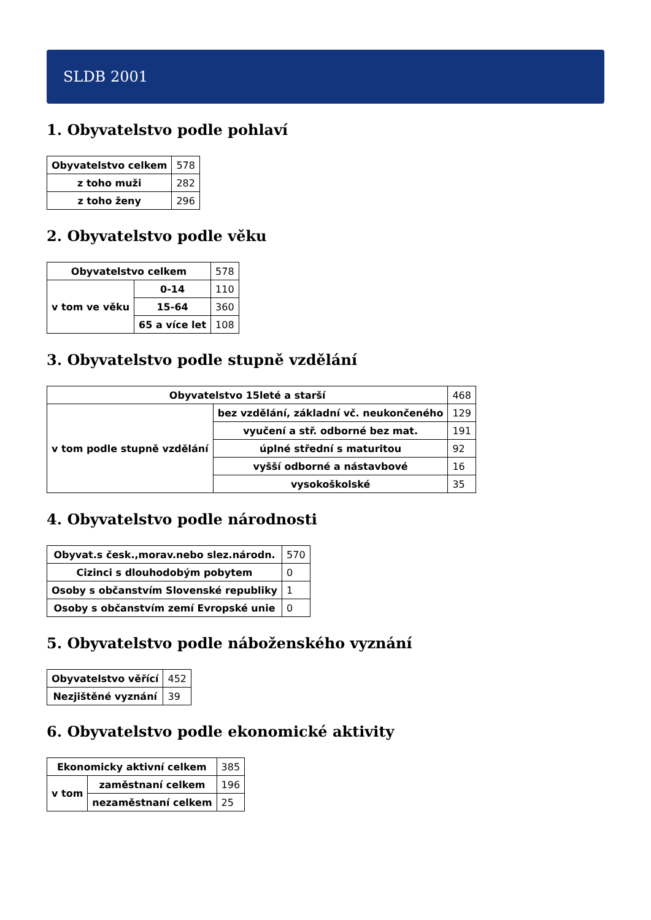SLDB 2001
1. Obyvatelstvo podle pohlaví
| Obyvatelstvo celkem | 578 |
| z toho muži | 282 |
| z toho ženy | 296 |
2. Obyvatelstvo podle věku
| Obyvatelstvo celkem | | 578 |
| v tom ve věku | 0-14 | 110 |
| | 15-64 | 360 |
| | 65 a více let | 108 |
3. Obyvatelstvo podle stupně vzdělání
| Obyvatelstvo 15leté a starší | | 468 |
| v tom podle stupně vzdělání | bez vzdělání, základní vč. neukončeného | 129 |
| | vyučení a stř. odborné bez mat. | 191 |
| | úplné střední s maturitou | 92 |
| | vyšší odborné a nástavbové | 16 |
| | vysokoškolské | 35 |
4. Obyvatelstvo podle národnosti
| Obyvat.s česk.,morav.nebo slez.národn. | 570 |
| Cizinci s dlouhodobým pobytem | 0 |
| Osoby s občanstvím Slovenské republiky | 1 |
| Osoby s občanstvím zemí Evropské unie | 0 |
5. Obyvatelstvo podle náboženského vyznání
| Obyvatelstvo věřící | 452 |
| Nezjištěné vyznání | 39 |
6. Obyvatelstvo podle ekonomické aktivity
| Ekonomicky aktivní celkem | | 385 |
| v tom | zaměstnaní celkem | 196 |
| | nezaměstnaní celkem | 25 |